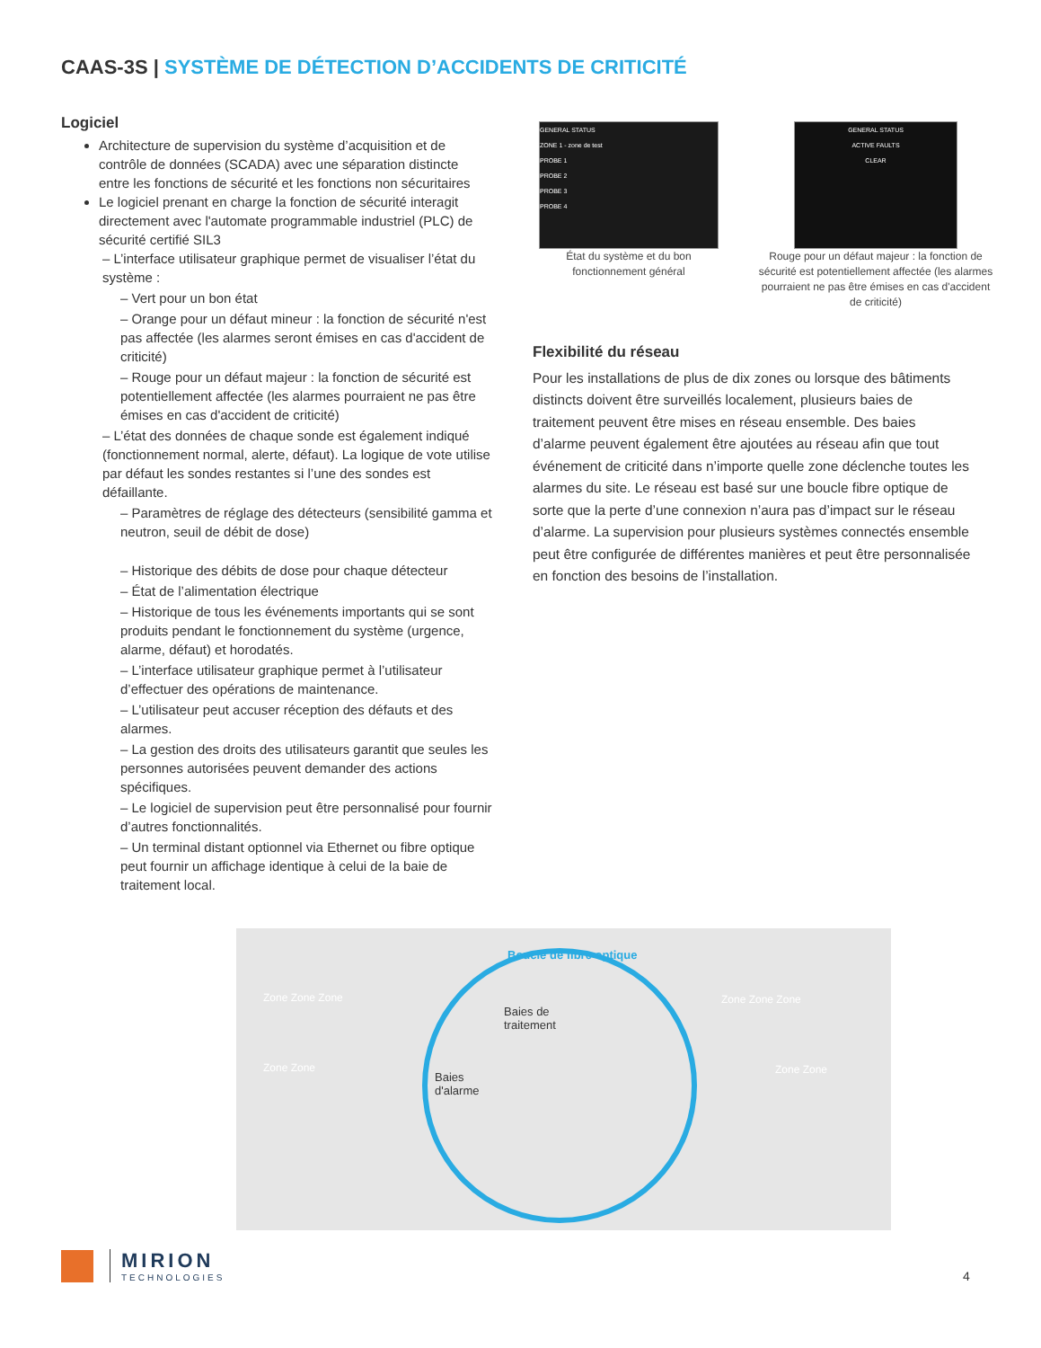CAAS-3S | SYSTÈME DE DÉTECTION D’ACCIDENTS DE CRITICITÉ
Logiciel
Architecture de supervision du système d’acquisition et de contrôle de données (SCADA) avec une séparation distincte entre les fonctions de sécurité et les fonctions non sécuritaires
Le logiciel prenant en charge la fonction de sécurité interagit directement avec l'automate programmable industriel (PLC) de sécurité certifié SIL3
– L’interface utilisateur graphique permet de visualiser l’état du système :
– Vert pour un bon état
– Orange pour un défaut mineur : la fonction de sécurité n'est pas affectée (les alarmes seront émises en cas d'accident de criticité)
– Rouge pour un défaut majeur : la fonction de sécurité est potentiellement affectée (les alarmes pourraient ne pas être émises en cas d'accident de criticité)
– L’état des données de chaque sonde est également indiqué (fonctionnement normal, alerte, défaut). La logique de vote utilise par défaut les sondes restantes si l’une des sondes est défaillante.
– Paramètres de réglage des détecteurs (sensibilité gamma et neutron, seuil de débit de dose)
– Historique des débits de dose pour chaque détecteur
– État de l’alimentation électrique
– Historique de tous les événements importants qui se sont produits pendant le fonctionnement du système (urgence, alarme, défaut) et horodatés.
– L’interface utilisateur graphique permet à l’utilisateur d’effectuer des opérations de maintenance.
– L’utilisateur peut accuser réception des défauts et des alarmes.
– La gestion des droits des utilisateurs garantit que seules les personnes autorisées peuvent demander des actions spécifiques.
– Le logiciel de supervision peut être personnalisé pour fournir d’autres fonctionnalités.
– Un terminal distant optionnel via Ethernet ou fibre optique peut fournir un affichage identique à celui de la baie de traitement local.
GENERAL STATUS
ZONE 1 - zone de test
PROBE 1
PROBE 2
PROBE 3
PROBE 4
État du système et du bon fonctionnement général
GENERAL STATUS
ACTIVE FAULTS
CLEAR
Rouge pour un défaut majeur : la fonction de sécurité est potentiellement affectée (les alarmes pourraient ne pas être émises en cas d'accident de criticité)
Flexibilité du réseau
Pour les installations de plus de dix zones ou lorsque des bâtiments distincts doivent être surveillés localement, plusieurs baies de traitement peuvent être mises en réseau ensemble. Des baies d’alarme peuvent également être ajoutées au réseau afin que tout événement de criticité dans n’importe quelle zone déclenche toutes les alarmes du site. Le réseau est basé sur une boucle fibre optique de sorte que la perte d’une connexion n’aura pas d’impact sur le réseau d’alarme. La supervision pour plusieurs systèmes connectés ensemble peut être configurée de différentes manières et peut être personnalisée en fonction des besoins de l’installation.
Boucle de fibre optique
Baies de
traitement
Baies
d'alarme
Zone Zone Zone
Zone Zone
Zone Zone Zone
Zone Zone
MIRION
TECHNOLOGIES
4